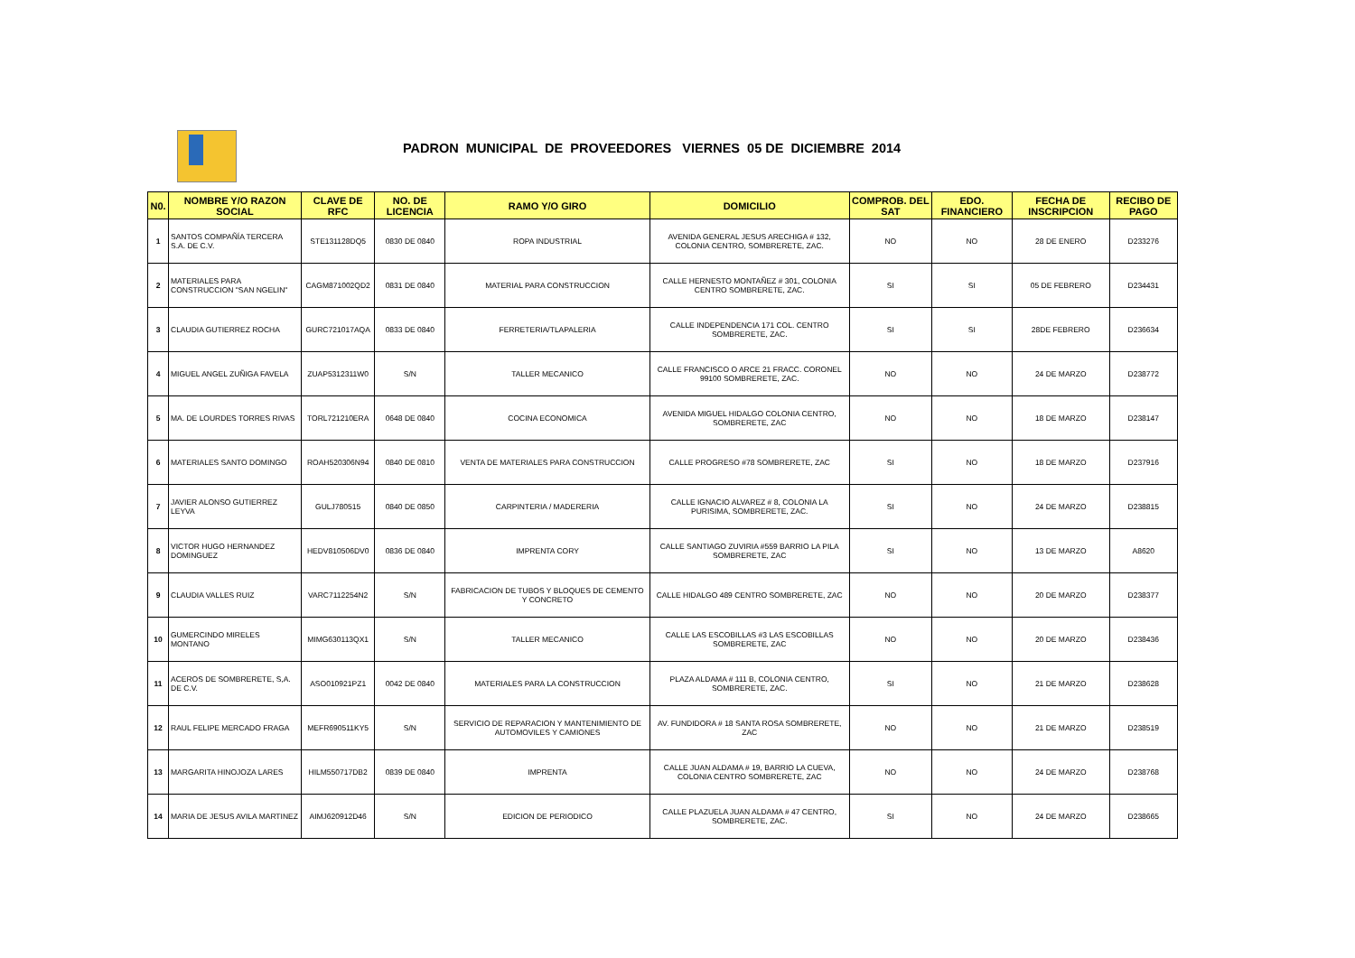PADRON MUNICIPAL DE PROVEEDORES VIERNES 05 DE DICIEMBRE 2014
| N0. | NOMBRE Y/O RAZON SOCIAL | CLAVE DE RFC | NO. DE LICENCIA | RAMO Y/O GIRO | DOMICILIO | COMPROB. DEL SAT | EDO. FINANCIERO | FECHA DE INSCRIPCION | RECIBO DE PAGO |
| --- | --- | --- | --- | --- | --- | --- | --- | --- | --- |
| 1 | SANTOS COMPAÑÍA TERCERA S.A. DE C.V. | STE131128DQ5 | 0830 DE 0840 | ROPA INDUSTRIAL | AVENIDA GENERAL JESUS ARECHIGA # 132, COLONIA CENTRO, SOMBRERETE, ZAC. | NO | NO | 28 DE ENERO | D233276 |
| 2 | MATERIALES PARA CONSTRUCCION "SAN NGELIN" | CAGM871002QD2 | 0831 DE 0840 | MATERIAL PARA CONSTRUCCION | CALLE HERNESTO MONTAÑEZ # 301, COLONIA CENTRO SOMBRERETE, ZAC. | SI | SI | 05 DE FEBRERO | D234431 |
| 3 | CLAUDIA GUTIERREZ ROCHA | GURC721017AQA | 0833 DE 0840 | FERRETERIA/TLAPALERIA | CALLE INDEPENDENCIA 171 COL. CENTRO SOMBRERETE, ZAC. | SI | SI | 28DE FEBRERO | D236634 |
| 4 | MIGUEL ANGEL ZUÑIGA FAVELA | ZUAP5312311W0 | S/N | TALLER MECANICO | CALLE FRANCISCO O ARCE 21 FRACC. CORONEL 99100 SOMBRERETE, ZAC. | NO | NO | 24 DE MARZO | D238772 |
| 5 | MA. DE LOURDES TORRES RIVAS | TORL721210ERA | 0648 DE 0840 | COCINA ECONOMICA | AVENIDA MIGUEL HIDALGO COLONIA CENTRO, SOMBRERETE, ZAC | NO | NO | 18 DE MARZO | D238147 |
| 6 | MATERIALES SANTO DOMINGO | ROAH520306N94 | 0840 DE 0810 | VENTA DE MATERIALES PARA CONSTRUCCION | CALLE PROGRESO #78 SOMBRERETE, ZAC | SI | NO | 18 DE MARZO | D237916 |
| 7 | JAVIER ALONSO GUTIERREZ LEYVA | GULJ780515 | 0840 DE 0850 | CARPINTERIA / MADERERIA | CALLE IGNACIO ALVAREZ # 8, COLONIA LA PURISIMA, SOMBRERETE, ZAC. | SI | NO | 24 DE MARZO | D238815 |
| 8 | VICTOR HUGO HERNANDEZ DOMINGUEZ | HEDV810506DV0 | 0836 DE 0840 | IMPRENTA CORY | CALLE SANTIAGO ZUVIRIA #559 BARRIO LA PILA SOMBRERETE, ZAC | SI | NO | 13 DE MARZO | A8620 |
| 9 | CLAUDIA VALLES RUIZ | VARC7112254N2 | S/N | FABRICACION DE TUBOS Y BLOQUES DE CEMENTO Y CONCRETO | CALLE HIDALGO 489 CENTRO SOMBRERETE, ZAC | NO | NO | 20 DE MARZO | D238377 |
| 10 | GUMERCINDO MIRELES MONTANO | MIMG630113QX1 | S/N | TALLER MECANICO | CALLE LAS ESCOBILLAS #3 LAS ESCOBILLAS SOMBRERETE, ZAC | NO | NO | 20 DE MARZO | D238436 |
| 11 | ACEROS DE SOMBRERETE, S,A. DE C.V. | ASO010921PZ1 | 0042 DE 0840 | MATERIALES PARA LA CONSTRUCCION | PLAZA ALDAMA # 111 B, COLONIA CENTRO, SOMBRERETE, ZAC. | SI | NO | 21 DE MARZO | D238628 |
| 12 | RAUL FELIPE MERCADO FRAGA | MEFR690511KY5 | S/N | SERVICIO DE REPARACION Y MANTENIMIENTO DE AUTOMOVILES Y CAMIONES | AV. FUNDIDORA # 18 SANTA ROSA SOMBRERETE, ZAC | NO | NO | 21 DE MARZO | D238519 |
| 13 | MARGARITA HINOJOZA LARES | HILM550717DB2 | 0839 DE 0840 | IMPRENTA | CALLE JUAN ALDAMA # 19, BARRIO LA CUEVA, COLONIA CENTRO SOMBRERETE, ZAC | NO | NO | 24 DE MARZO | D238768 |
| 14 | MARIA DE JESUS AVILA MARTINEZ | AIMJ620912D46 | S/N | EDICION DE PERIODICO | CALLE PLAZUELA JUAN ALDAMA # 47 CENTRO, SOMBRERETE, ZAC. | SI | NO | 24 DE MARZO | D238665 |